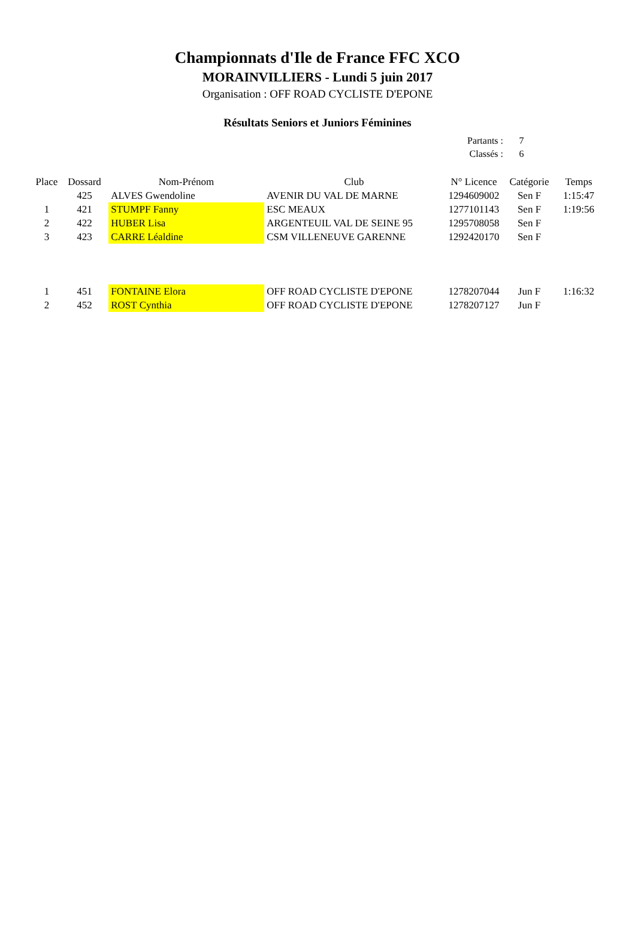Championnats d'Ile de France FFC XCO
MORAINVILLIERS - Lundi 5 juin 2017
Organisation : OFF ROAD CYCLISTE D'EPONE
Résultats Seniors et Juniors Féminines
Partants : 7
Classés : 6
| Place | Dossard | Nom-Prénom | Club | N° Licence | Catégorie | Temps |
| --- | --- | --- | --- | --- | --- | --- |
| | 425 | ALVES Gwendoline | AVENIR DU VAL DE MARNE | 1294609002 | Sen F | 1:15:47 |
| 1 | 421 | STUMPF Fanny | ESC MEAUX | 1277101143 | Sen F | 1:19:56 |
| 2 | 422 | HUBER Lisa | ARGENTEUIL VAL DE SEINE 95 | 1295708058 | Sen F | |
| 3 | 423 | CARRE Léaldine | CSM VILLENEUVE GARENNE | 1292420170 | Sen F | |
| 1 | 451 | FONTAINE Elora | OFF ROAD CYCLISTE D'EPONE | 1278207044 | Jun F | 1:16:32 |
| 2 | 452 | ROST Cynthia | OFF ROAD CYCLISTE D'EPONE | 1278207127 | Jun F | |